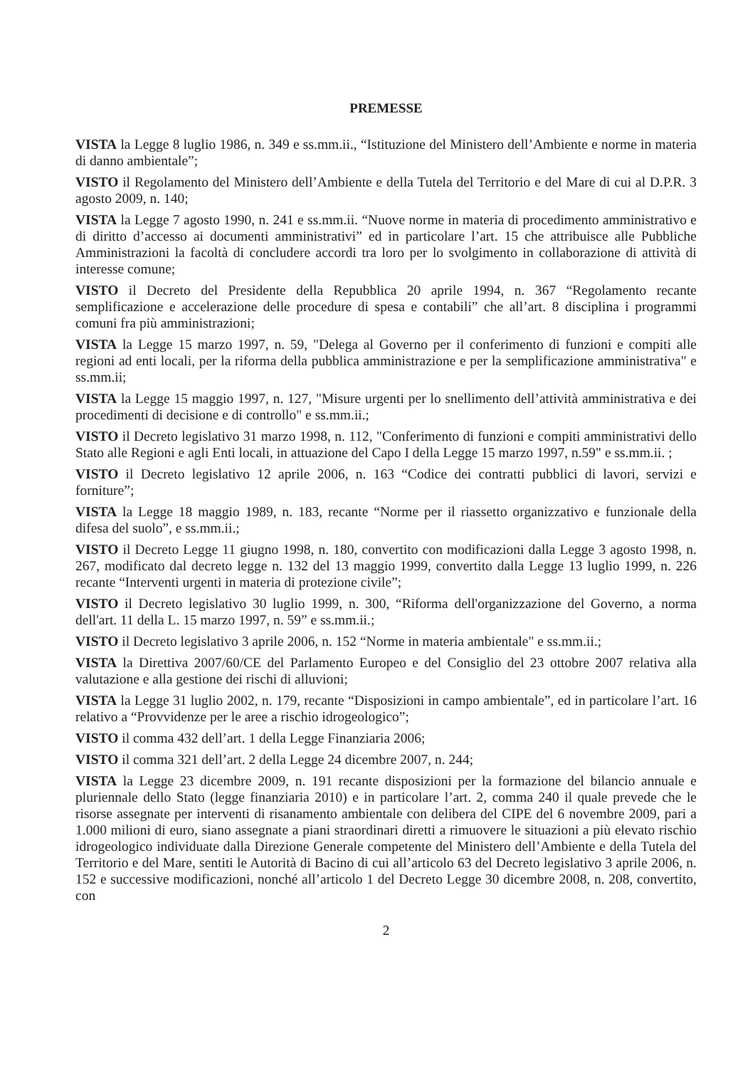PREMESSE
VISTA la Legge 8 luglio 1986, n. 349 e ss.mm.ii., “Istituzione del Ministero dell’Ambiente e norme in materia di danno ambientale”;
VISTO il Regolamento del Ministero dell’Ambiente e della Tutela del Territorio e del Mare di cui al D.P.R. 3 agosto 2009, n. 140;
VISTA la Legge 7 agosto 1990, n. 241 e ss.mm.ii. “Nuove norme in materia di procedimento amministrativo e di diritto d’accesso ai documenti amministrativi” ed in particolare l’art. 15 che attribuisce alle Pubbliche Amministrazioni la facoltà di concludere accordi tra loro per lo svolgimento in collaborazione di attività di interesse comune;
VISTO il Decreto del Presidente della Repubblica 20 aprile 1994, n. 367 “Regolamento recante semplificazione e accelerazione delle procedure di spesa e contabili” che all’art. 8 disciplina i programmi comuni fra più amministrazioni;
VISTA la Legge 15 marzo 1997, n. 59, "Delega al Governo per il conferimento di funzioni e compiti alle regioni ad enti locali, per la riforma della pubblica amministrazione e per la semplificazione amministrativa" e ss.mm.ii;
VISTA la Legge 15 maggio 1997, n. 127, "Misure urgenti per lo snellimento dell’attività amministrativa e dei procedimenti di decisione e di controllo" e ss.mm.ii.;
VISTO il Decreto legislativo 31 marzo 1998, n. 112, "Conferimento di funzioni e compiti amministrativi dello Stato alle Regioni e agli Enti locali, in attuazione del Capo I della Legge 15 marzo 1997, n.59" e ss.mm.ii. ;
VISTO il Decreto legislativo 12 aprile 2006, n. 163 “Codice dei contratti pubblici di lavori, servizi e forniture”;
VISTA la Legge 18 maggio 1989, n. 183, recante “Norme per il riassetto organizzativo e funzionale della difesa del suolo”, e ss.mm.ii.;
VISTO il Decreto Legge 11 giugno 1998, n. 180, convertito con modificazioni dalla Legge 3 agosto 1998, n. 267, modificato dal decreto legge n. 132 del 13 maggio 1999, convertito dalla Legge 13 luglio 1999, n. 226 recante “Interventi urgenti in materia di protezione civile”;
VISTO il Decreto legislativo 30 luglio 1999, n. 300, “Riforma dell'organizzazione del Governo, a norma dell'art. 11 della L. 15 marzo 1997, n. 59” e ss.mm.ii.;
VISTO il Decreto legislativo 3 aprile 2006, n. 152 “Norme in materia ambientale" e ss.mm.ii.;
VISTA la Direttiva 2007/60/CE del Parlamento Europeo e del Consiglio del 23 ottobre 2007 relativa alla valutazione e alla gestione dei rischi di alluvioni;
VISTA la Legge 31 luglio 2002, n. 179, recante “Disposizioni in campo ambientale”, ed in particolare l’art. 16 relativo a “Provvidenze per le aree a rischio idrogeologico”;
VISTO il comma 432 dell’art. 1 della Legge Finanziaria 2006;
VISTO il comma 321 dell’art. 2 della Legge 24 dicembre 2007, n. 244;
VISTA la Legge 23 dicembre 2009, n. 191 recante disposizioni per la formazione del bilancio annuale e pluriennale dello Stato (legge finanziaria 2010) e in particolare l’art. 2, comma 240 il quale prevede che le risorse assegnate per interventi di risanamento ambientale con delibera del CIPE del 6 novembre 2009, pari a 1.000 milioni di euro, siano assegnate a piani straordinari diretti a rimuovere le situazioni a più elevato rischio idrogeologico individuate dalla Direzione Generale competente del Ministero dell’Ambiente e della Tutela del Territorio e del Mare, sentiti le Autorità di Bacino di cui all’articolo 63 del Decreto legislativo 3 aprile 2006, n. 152 e successive modificazioni, nonché all’articolo 1 del Decreto Legge 30 dicembre 2008, n. 208, convertito, con
2